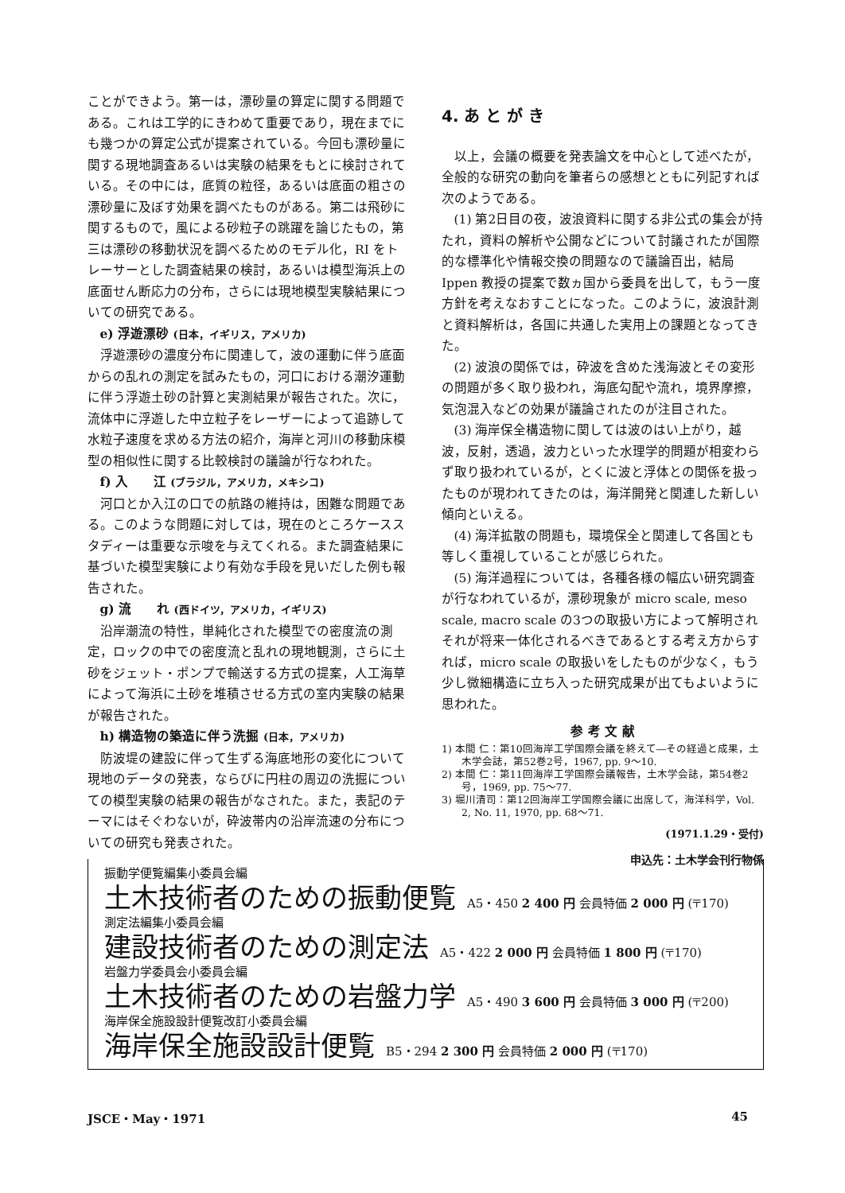ことができよう。第一は，漂砂量の算定に関する問題である。これは工学的にきわめて重要であり，現在までにも幾つかの算定公式が提案されている。今回も漂砂量に関する現地調査あるいは実験の結果をもとに検討されている。その中には，底質の粒径，あるいは底面の粗さの漂砂量に及ぼす効果を調べたものがある。第二は飛砂に関するもので，風による砂粒子の跳躍を論じたもの，第三は漂砂の移動状況を調べるためのモデル化，RI をトレーサーとした調査結果の検討，あるいは模型海浜上の底面せん断応力の分布，さらには現地模型実験結果についての研究である。
e) 浮遊漂砂 (日本，イギリス，アメリカ)
浮遊漂砂の濃度分布に関連して，波の運動に伴う底面からの乱れの測定を試みたもの，河口における潮汐運動に伴う浮遊土砂の計算と実測結果が報告された。次に，流体中に浮遊した中立粒子をレーザーによって追跡して水粒子速度を求める方法の紹介，海岸と河川の移動床模型の相似性に関する比較検討の議論が行なわれた。
f) 入　　江 (ブラジル，アメリカ，メキシコ)
河口とか入江の口での航路の維持は，困難な問題である。このような問題に対しては，現在のところケーススタディーは重要な示唆を与えてくれる。また調査結果に基づいた模型実験により有効な手段を見いだした例も報告された。
g) 流　　れ (西ドイツ，アメリカ，イギリス)
沿岸潮流の特性，単純化された模型での密度流の測定，ロックの中での密度流と乱れの現地観測，さらに土砂をジェット・ポンプで輸送する方式の提案，人工海草によって海浜に土砂を堆積させる方式の室内実験の結果が報告された。
h) 構造物の築造に伴う洗掘 (日本，アメリカ)
防波堤の建設に伴って生ずる海底地形の変化について現地のデータの発表，ならびに円柱の周辺の洗掘についての模型実験の結果の報告がなされた。また，表記のテーマにはそぐわないが，砕波帯内の沿岸流速の分布についての研究も発表された。
4. あ と が き
以上，会議の概要を発表論文を中心として述べたが，全般的な研究の動向を筆者らの感想とともに列記すれば次のようである。
(1) 第2日目の夜，波浪資料に関する非公式の集会が持たれ，資料の解析や公開などについて討議されたが国際的な標準化や情報交換の問題なので議論百出，結局 Ippen 教授の提案で数ヵ国から委員を出して，もう一度方針を考えなおすことになった。このように，波浪計測と資料解析は，各国に共通した実用上の課題となってきた。
(2) 波浪の関係では，砕波を含めた浅海波とその変形の問題が多く取り扱われ，海底勾配や流れ，境界摩擦，気泡混入などの効果が議論されたのが注目された。
(3) 海岸保全構造物に関しては波のはい上がり，越波，反射，透過，波力といった水理学的問題が相変わらず取り扱われているが，とくに波と浮体との関係を扱ったものが現われてきたのは，海洋開発と関連した新しい傾向といえる。
(4) 海洋拡散の問題も，環境保全と関連して各国とも等しく重視していることが感じられた。
(5) 海洋過程については，各種各様の幅広い研究調査が行なわれているが，漂砂現象が micro scale, meso scale, macro scale の3つの取扱い方によって解明されそれが将来一体化されるべきであるとする考え方からすれば，micro scale の取扱いをしたものが少なく，もう少し微細構造に立ち入った研究成果が出てもよいように思われた。
参 考 文 献
1) 本間 仁：第10回海岸工学国際会議を終えて―その経過と成果，土木学会誌，第52巻2号，1967, pp. 9～10.
2) 本間 仁：第11回海岸工学国際会議報告，土木学会誌，第54巻2号，1969, pp. 75～77.
3) 堀川清司：第12回海岸工学国際会議に出席して，海洋科学，Vol. 2, No. 11, 1970, pp. 68～71.
(1971.1.29・受付)
申込先：土木学会刊行物係
振動学便覧編集小委員会編
土木技術者のための振動便覧 A5・450 2 400 円 会員特価 2 000 円 (〒170)
測定法編集小委員会編
建設技術者のための測定法 A5・422 2 000 円 会員特価 1 800 円 (〒170)
岩盤力学委員会小委員会編
土木技術者のための岩盤力学 A5・490 3 600 円 会員特価 3 000 円 (〒200)
海岸保全施設設計便覧改訂小委員会編
海岸保全施設設計便覧 B5・294 2 300 円 会員特価 2 000 円 (〒170)
JSCE・May・1971 45